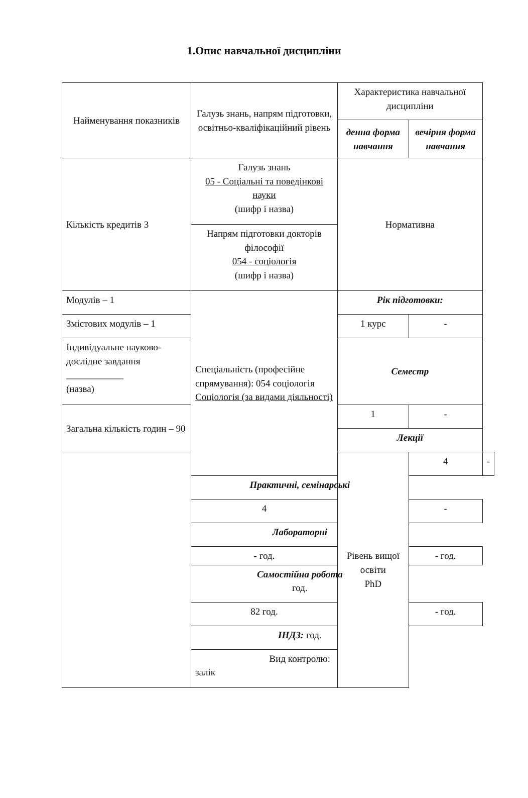1.Опис навчальної дисципліни
| Найменування показників | Галузь знань, напрям підготовки, освітньо-кваліфікаційний рівень | Характеристика навчальної дисципліни | | |
| | | денна форма навчання | вечірня форма навчання | |
| Кількість кредитів 3 | Галузь знань 05 - Соціальні та поведінкові науки (шифр і назва) | Нормативна | | |
| | Напрям підготовки докторів філософії 054 - соціологія (шифр і назва) | | | |
| Модулів – 1 | Спеціальність (професійне спрямування): 054 соціологія Соціологія (за видами діяльності) | Рік підготовки: | | |
| Змістових модулів – 1 | | 1 курс | - | |
| Індивідуальне науково-дослідне завдання ____________ (назва) | | Семестр | | |
| Загальна кількість годин – 90 | | 1 | - | |
| | | Лекції | | |
| | | Рівень вищої освіти PhD | 4 | - |
| | Практичні, семінарські | | | |
| | 4 | | - | |
| | Лабораторні | | | |
| | - год. | | - год. | |
| | Самостійна робота год. | | | |
| | 82 год. | | - год. | |
| | ІНДЗ: год. | | | |
| | Вид контролю: залік | | | |